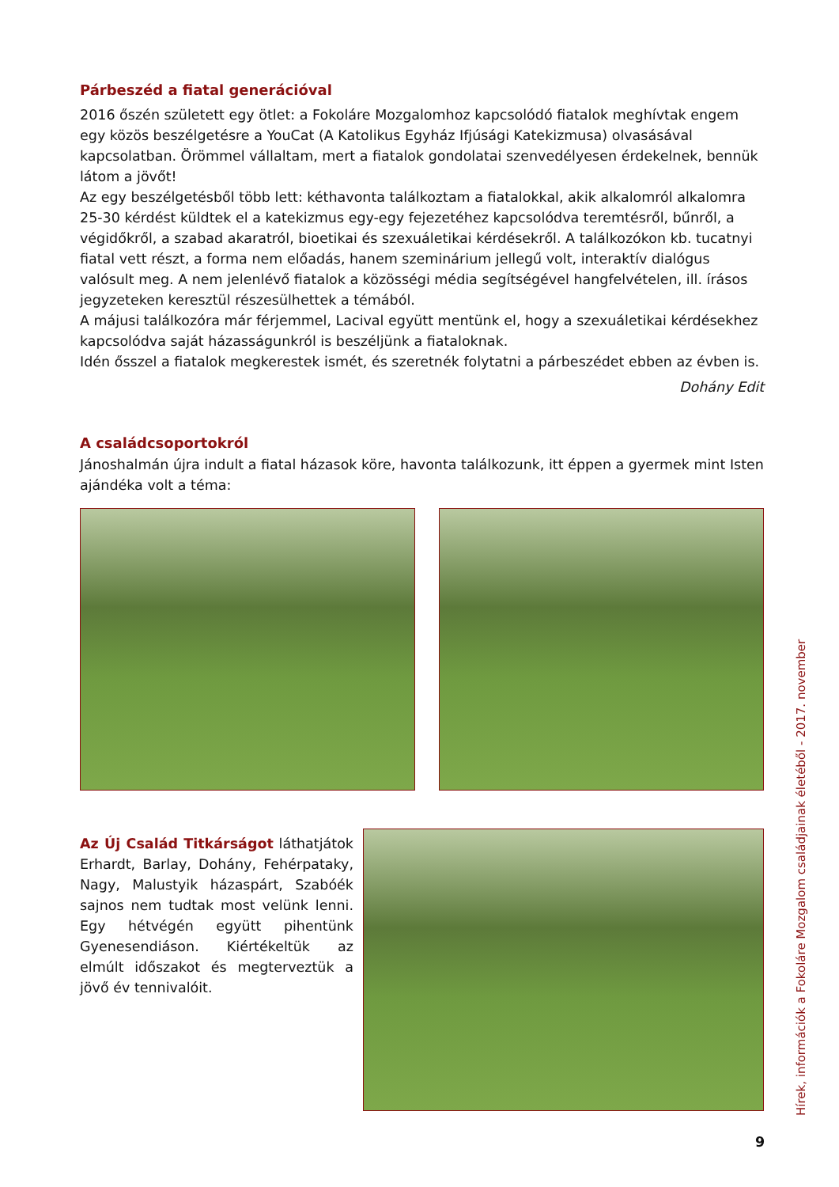Párbeszéd a fiatal generációval
2016 őszén született egy ötlet: a Fokoláre Mozgalomhoz kapcsolódó fiatalok meghívtak engem egy közös beszélgetésre a YouCat (A Katolikus Egyház Ifjúsági Katekizmusa) olvasásával kapcsolatban. Örömmel vállaltam, mert a fiatalok gondolatai szenvedélyesen érdekelnek, bennük látom a jövőt!
Az egy beszélgetésből több lett: kéthavonta találkoztam a fiatalokkal, akik alkalomról alkalomra 25-30 kérdést küldtek el a katekizmus egy-egy fejezetéhez kapcsolódva teremtésről, bűnről, a végidőkről, a szabad akaratról, bioetikai és szexuáletikai kérdésekről. A találkozókon kb. tucatnyi fiatal vett részt, a forma nem előadás, hanem szeminárium jellegű volt, interaktív dialógus valósult meg. A nem jelenlévő fiatalok a közösségi média segítségével hangfelvételen, ill. írásos jegyzeteken keresztül részesülhettek a témából.
A májusi találkozóra már férjemmel, Lacival együtt mentünk el, hogy a szexuáletikai kérdésekhez kapcsolódva saját házasságunkról is beszéljünk a fiataloknak.
Idén ősszel a fiatalok megkerestek ismét, és szeretnék folytatni a párbeszédet ebben az évben is.
Dohány Edit
A családcsoportokról
Jánoshalmán újra indult a fiatal házasok köre, havonta találkozunk, itt éppen a gyermek mint Isten ajándéka volt a téma:
Az Új Család Titkárságot láthatjátok Erhardt, Barlay, Dohány, Fehérpataky, Nagy, Malustyik házaspárt, Szabóék sajnos nem tudtak most velünk lenni. Egy hétvégén együtt pihentünk Gyenesendiáson. Kiértékeltük az elmúlt időszakot és megterveztük a jövő év tennivalóit.
Hírek, információk a Fokoláre Mozgalom családjainak életéből - 2017. november
9